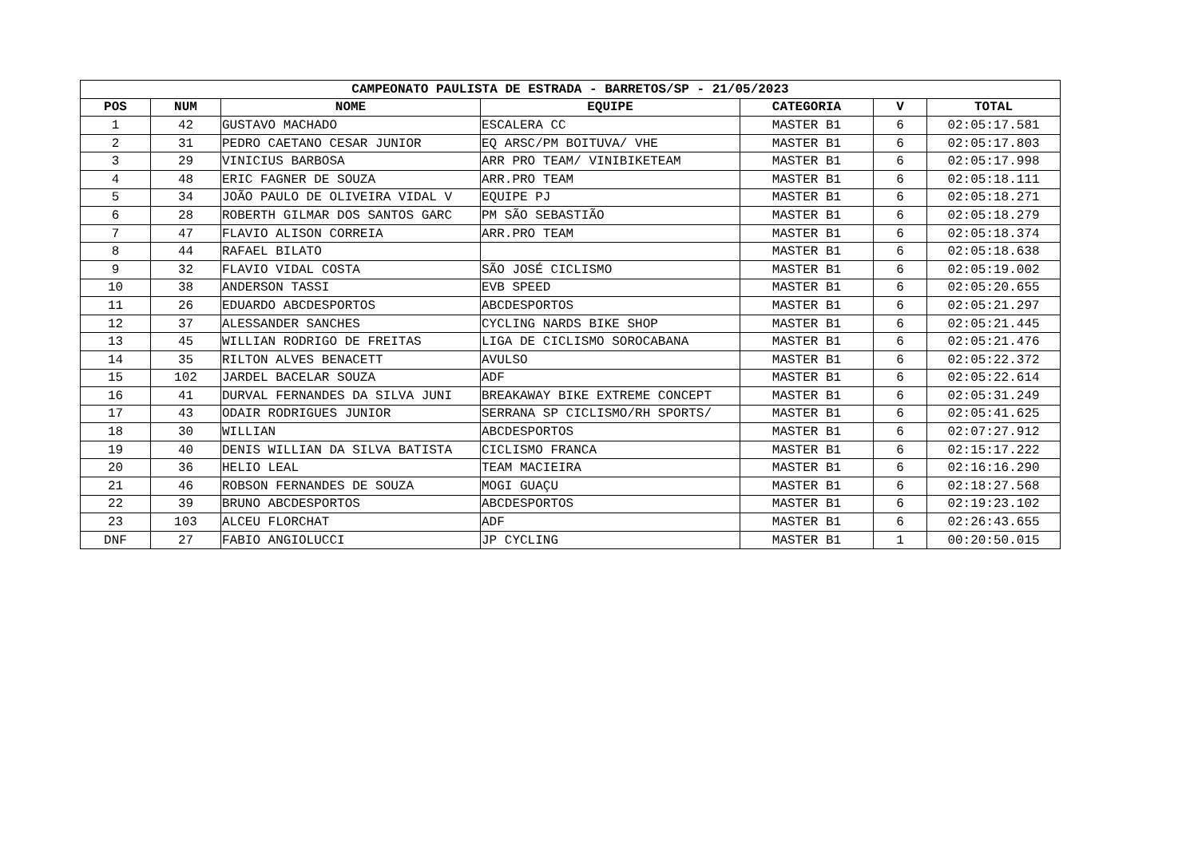| CAMPEONATO PAULISTA DE ESTRADA - BARRETOS/SP - 21/05/2023 | | | | | | |
| --- | --- | --- | --- | --- | --- | --- |
| POS | NUM | NOME | EQUIPE | CATEGORIA | V | TOTAL |
| 1 | 42 | GUSTAVO MACHADO | ESCALERA CC | MASTER B1 | 6 | 02:05:17.581 |
| 2 | 31 | PEDRO CAETANO CESAR JUNIOR | EQ ARSC/PM BOITUVA/ VHE | MASTER B1 | 6 | 02:05:17.803 |
| 3 | 29 | VINICIUS BARBOSA | ARR PRO TEAM/ VINIBIKETEAM | MASTER B1 | 6 | 02:05:17.998 |
| 4 | 48 | ERIC FAGNER DE SOUZA | ARR.PRO TEAM | MASTER B1 | 6 | 02:05:18.111 |
| 5 | 34 | JOÃO PAULO DE OLIVEIRA VIDAL V | EQUIPE PJ | MASTER B1 | 6 | 02:05:18.271 |
| 6 | 28 | ROBERTH GILMAR DOS SANTOS GARC | PM SÃO SEBASTIÃO | MASTER B1 | 6 | 02:05:18.279 |
| 7 | 47 | FLAVIO ALISON CORREIA | ARR.PRO TEAM | MASTER B1 | 6 | 02:05:18.374 |
| 8 | 44 | RAFAEL BILATO | | MASTER B1 | 6 | 02:05:18.638 |
| 9 | 32 | FLAVIO VIDAL COSTA | SÃO JOSÉ CICLISMO | MASTER B1 | 6 | 02:05:19.002 |
| 10 | 38 | ANDERSON TASSI | EVB SPEED | MASTER B1 | 6 | 02:05:20.655 |
| 11 | 26 | EDUARDO ABCDESPORTOS | ABCDESPORTOS | MASTER B1 | 6 | 02:05:21.297 |
| 12 | 37 | ALESSANDER SANCHES | CYCLING NARDS BIKE SHOP | MASTER B1 | 6 | 02:05:21.445 |
| 13 | 45 | WILLIAN RODRIGO DE FREITAS | LIGA DE CICLISMO SOROCABANA | MASTER B1 | 6 | 02:05:21.476 |
| 14 | 35 | RILTON ALVES BENACETT | AVULSO | MASTER B1 | 6 | 02:05:22.372 |
| 15 | 102 | JARDEL BACELAR SOUZA | ADF | MASTER B1 | 6 | 02:05:22.614 |
| 16 | 41 | DURVAL FERNANDES DA SILVA JUNI | BREAKAWAY BIKE EXTREME CONCEPT | MASTER B1 | 6 | 02:05:31.249 |
| 17 | 43 | ODAIR RODRIGUES JUNIOR | SERRANA SP CICLISMO/RH SPORTS/ | MASTER B1 | 6 | 02:05:41.625 |
| 18 | 30 | WILLIAN | ABCDESPORTOS | MASTER B1 | 6 | 02:07:27.912 |
| 19 | 40 | DENIS WILLIAN DA SILVA BATISTA | CICLISMO FRANCA | MASTER B1 | 6 | 02:15:17.222 |
| 20 | 36 | HELIO LEAL | TEAM MACIEIRA | MASTER B1 | 6 | 02:16:16.290 |
| 21 | 46 | ROBSON FERNANDES DE SOUZA | MOGI GUAÇU | MASTER B1 | 6 | 02:18:27.568 |
| 22 | 39 | BRUNO ABCDESPORTOS | ABCDESPORTOS | MASTER B1 | 6 | 02:19:23.102 |
| 23 | 103 | ALCEU FLORCHAT | ADF | MASTER B1 | 6 | 02:26:43.655 |
| DNF | 27 | FABIO ANGIOLUCCI | JP CYCLING | MASTER B1 | 1 | 00:20:50.015 |